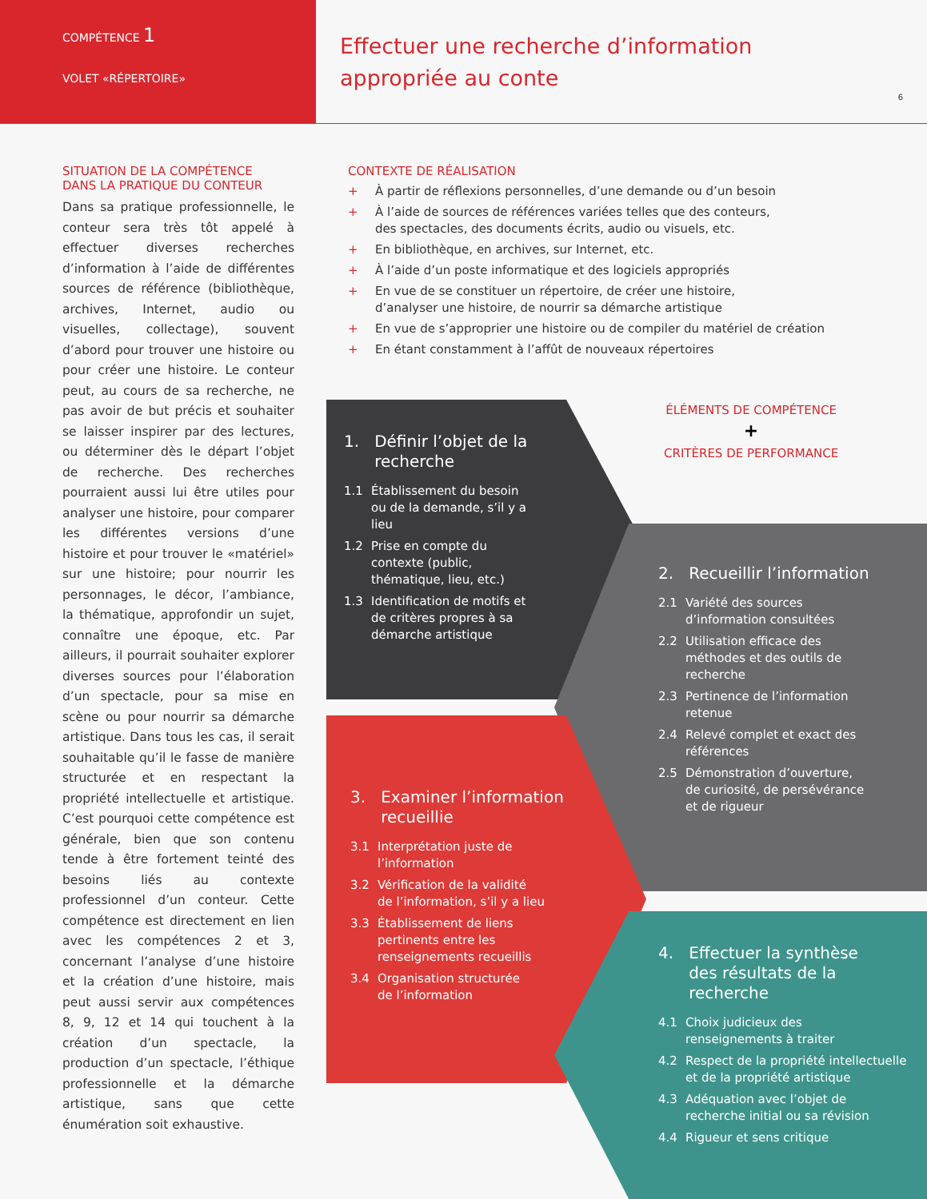COMPÉTENCE 1
VOLET «RÉPERTOIRE»
Effectuer une recherche d’information
appropriée au conte
6
SITUATION DE LA COMPÉTENCE
DANS LA PRATIQUE DU CONTEUR
Dans sa pratique professionnelle, le conteur sera très tôt appelé à effectuer diverses recherches d’information à l’aide de différentes sources de référence (bibliothèque, archives, Internet, audio ou visuelles, collectage), souvent d’abord pour trouver une histoire ou pour créer une histoire. Le conteur peut, au cours de sa recherche, ne pas avoir de but précis et souhaiter se laisser inspirer par des lectures, ou déterminer dès le départ l’objet de recherche. Des recherches pourraient aussi lui être utiles pour analyser une histoire, pour comparer les différentes versions d’une histoire et pour trouver le «matériel» sur une histoire; pour nourrir les personnages, le décor, l’ambiance, la thématique, approfondir un sujet, connaître une époque, etc. Par ailleurs, il pourrait souhaiter explorer diverses sources pour l’élaboration d’un spectacle, pour sa mise en scène ou pour nourrir sa démarche artistique. Dans tous les cas, il serait souhaitable qu’il le fasse de manière structurée et en respectant la propriété intellectuelle et artistique. C’est pourquoi cette compétence est générale, bien que son contenu tende à être fortement teinté des besoins liés au contexte professionnel d’un conteur. Cette compétence est directement en lien avec les compétences 2 et 3, concernant l’analyse d’une histoire et la création d’une histoire, mais peut aussi servir aux compétences 8, 9, 12 et 14 qui touchent à la création d’un spectacle, la production d’un spectacle, l’éthique professionnelle et la démarche artistique, sans que cette énumération soit exhaustive.
CONTEXTE DE RÉALISATION
+ À partir de réflexions personnelles, d’une demande ou d’un besoin
+ À l’aide de sources de références variées telles que des conteurs,
des spectacles, des documents écrits, audio ou visuels, etc.
+ En bibliothèque, en archives, sur Internet, etc.
+ À l’aide d’un poste informatique et des logiciels appropriés
+ En vue de se constituer un répertoire, de créer une histoire,
d’analyser une histoire, de nourrir sa démarche artistique
+ En vue de s’approprier une histoire ou de compiler du matériel de création
+ En étant constamment à l’affût de nouveaux répertoires
ÉLÉMENTS DE COMPÉTENCE
+
CRITÈRES DE PERFORMANCE
1. Définir l’objet de la
recherche
1.1 Établissement du besoin
ou de la demande, s’il y a
lieu
1.2 Prise en compte du
contexte (public,
thématique, lieu, etc.)
1.3 Identification de motifs et
de critères propres à sa
démarche artistique
2. Recueillir l’information
2.1 Variété des sources
d’information consultées
2.2 Utilisation efficace des
méthodes et des outils de
recherche
2.3 Pertinence de l’information
retenue
2.4 Relevé complet et exact des
références
2.5 Démonstration d’ouverture,
de curiosité, de persévérance
et de rigueur
3. Examiner l’information
recueillie
3.1 Interprétation juste de
l’information
3.2 Vérification de la validité
de l’information, s’il y a lieu
3.3 Établissement de liens
pertinents entre les
renseignements recueillis
3.4 Organisation structurée
de l’information
4. Effectuer la synthèse
des résultats de la
recherche
4.1 Choix judicieux des
renseignements à traiter
4.2 Respect de la propriété intellectuelle
et de la propriété artistique
4.3 Adéquation avec l’objet de
recherche initial ou sa révision
4.4 Rigueur et sens critique